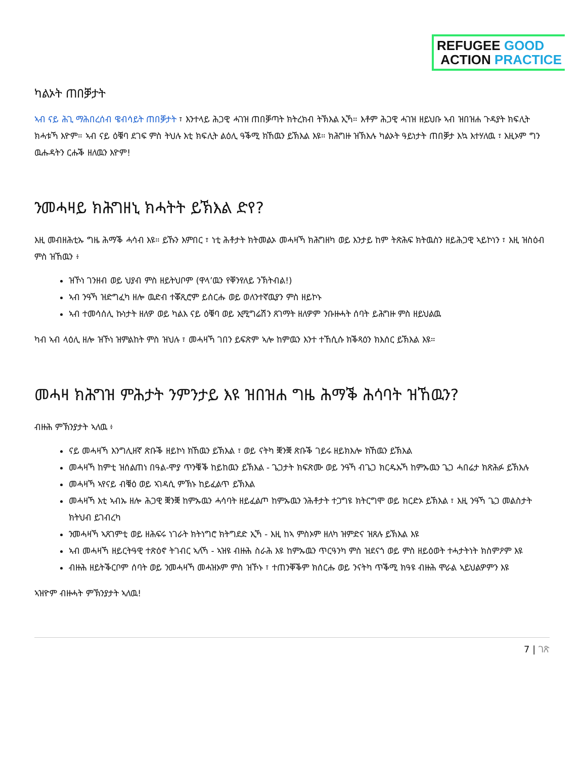REFUGEE GOOD
ACTION PRACTICE
ካልኦት ጠበቓታት
ኣብ ናይ ሕጊ ማሕበረሰብ ዌብሳይት ጠበቓታት ፣ እንተላይ ሕጋዊ ሓገዝ ጠበቓጣት ክትረክብ ትኽእል ኢኻ። እቶም ሕጋዊ ሓገዝ ዘይህቡ ኣብ ዝበዝሐ ጉዳያት ክፍሊት ክሓቱኻ እዮም። ኣብ ናይ ዕቑባ ደገፍ ምስ ትህሉ እቲ ክፍሊት ልዕሊ ዓቕሚ ክኸዉን ይኽእል እዩ። ክሕግዙ ዝኽእሉ ካልኦት ዓይነታት ጠበቓታ እኳ እተሃለዉ ፣ እዚኦም ግን ዉሑዳትን ርሑቕ ዘለዉን እዮም!
ንመሓዛይ ክሕግዘኒ ክሓትት ይኽእል ድየ?
እዚ መብዘሕቲኡ ግዜ ሕማቕ ሓሳብ እዩ። ይኹን እምበር ፣ ነቲ ሕቶታት ክትመልኦ መሓዛኻ ክሕግዘካ ወይ እንታይ ከም ትጽሕፍ ክትዉስን ዘይሕጋዊ ኣይኮነን ፣ እዚ ዝስዕብ ምስ ዝኸዉን ፥
ዝኾነ ገንዘብ ወይ ህያብ ምስ ዘይትህቦም (ዋላ’ዉን የቐንየለይ ንኽትብል!)
ኣብ ንዓኻ ዝድግፈካ ዘሎ ዉድብ ተቖጺሮም ይሰርሑ ወይ ወለንተኛዉያን ምስ ዘይኮኑ
ኣብ ተመሳሰሊ ኩነታት ዘለዎ ወይ ካልእ ናይ ዕቑባ ወይ ኢሚግሬሽን ጸገማት ዘለዎም ንቡዙሓት ሰባት ይሕግዙ ምስ ዘይህልዉ
ካብ ኣብ ላዕሊ ዘሎ ዝኾነ ዝምልከት ምስ ዝህሉ ፣ መሓዛኻ ገበን ይፍጽም ኣሎ ከምዉን እንተ ተኸሲሱ ክቕጻዕን ክእሰር ይኽእል እዩ።
መሓዛ ክሕግዝ ምሕታት ንምንታይ እዩ ዝበዝሐ ግዜ ሕማቕ ሕሳባት ዝኸዉን?
ብዙሕ ምኽንያታት ኣለዉ ፥
ናይ መሓዛኻ እንግሊዘኛ ጽቡቕ ዘይኮነ ክኸዉን ይኽእል ፣ ወይ ናትካ ቛንቛ ጽቡቕ ገይሩ ዘይክእሎ ክኸዉን ይኽእል
መሓዛኻ ከምቲ ዝሰልጠነ በዓል-ሞያ ጥንቑቕ ከይከዉን ይኽእል - ጌጋታት ክፍጽሙ ወይ ንዓኻ ብጌጋ ክርዱኡኻ ከምኡዉን ጌጋ ሓበሬታ ክጽሕፉ ይኽእሉ
መሓዛኻ ኣየናይ ብቑዕ ወይ ኣገዳሲ ምኽኑ ከይፈልጥ ይኽእል
መሓዛኻ እቲ ኣብኡ ዘሎ ሕጋዊ ቛንቛ ከምኡዉን ሓሳባት ዘይፈልጦ ከምኡዉን ንሕቶታት ተጋግዩ ክትርግሞ ወይ ክርድኦ ይኽእል ፣ እዚ ንዓኻ ጌጋ መልስታት ክትህብ ይገብረካ
ንመሓዛኻ ኣጸገምቲ ወይ ዘሕፍሩ ነገራት ክትነግሮ ክትግደድ ኢኻ - እዚ ከኣ ምስኦም ዘለካ ዝምድና ዝጸሉ ይኽእል እዩ
ኣብ መሓዛኻ ዘይርትዓዊ ተጽዕኖ ትገብር ኣለኻ - ኣዝዩ ብዙሕ ስራሕ እዩ ከምኡዉን ጥርዓንካ ምስ ዝደናጎ ወይ ምስ ዘይዕወት ተሓታትነት ክስምዖም እዩ
ብዙሕ ዘይትቕርቦም ሰባት ወይ ንመሓዛኻ መሓዝኦም ምስ ዝኾኑ ፣ ተጠንቐቕም ክሰርሑ ወይ ንናትካ ጥቕሚ ክዓዩ ብዙሕ ሞራል ኣይህልዎምን እዩ
ኣዝዮም ብዙሓት ምኽንያታት ኣለዉ!
7 | ገጽ